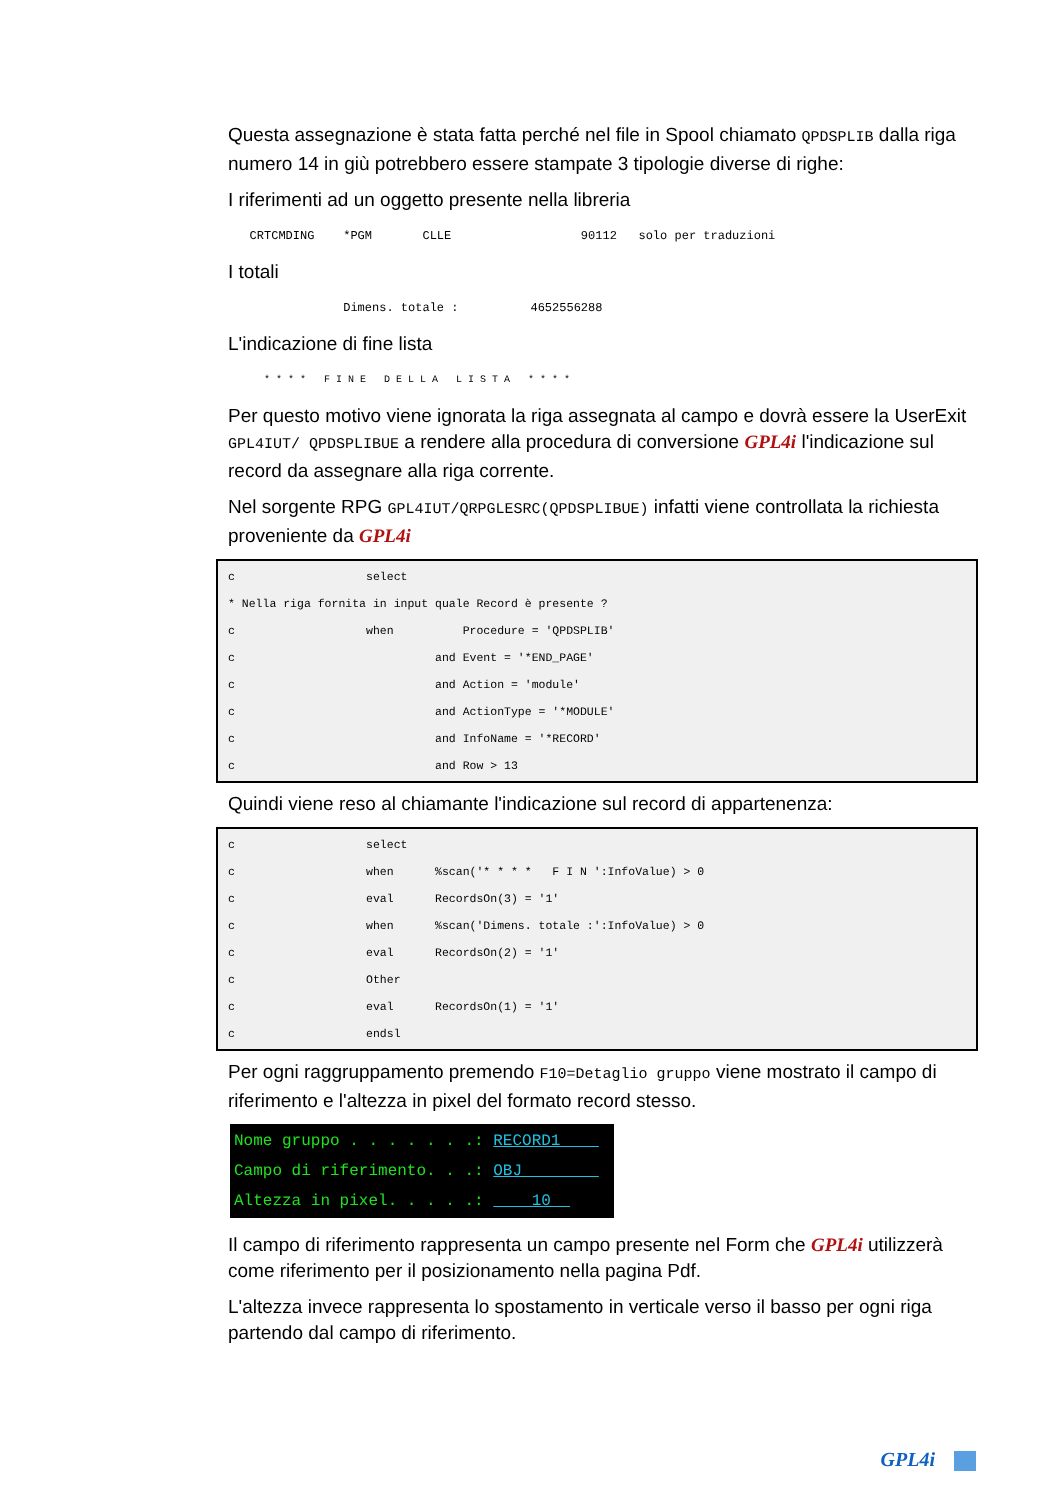Questa assegnazione è stata fatta perché nel file in Spool chiamato QPDSPLIB dalla riga numero 14 in giù potrebbero essere stampate 3 tipologie diverse di righe:
I riferimenti ad un oggetto presente nella libreria
   CRTCMDING    *PGM       CLLE                  90112   solo per traduzioni
I totali
                Dimens. totale :          4652556288
L'indicazione di fine lista
      * * * *   F I N E   D E L L A   L I S T A   * * * *
Per questo motivo viene ignorata la riga assegnata al campo e dovrà essere la UserExit GPL4IUT/ QPDSPLIBUE a rendere alla procedura di conversione GPL4i l'indicazione sul record da assegnare alla riga corrente.
Nel sorgente RPG GPL4IUT/QRPGLESRC(QPDSPLIBUE) infatti viene controllata la richiesta proveniente da GPL4i
c select * Nella riga fornita in input quale Record è presente ? c when Procedure = 'QPDSPLIB' c and Event = '*END_PAGE' c and Action = 'module' c and ActionType = '*MODULE' c and InfoName = '*RECORD' c and Row > 13
Quindi viene reso al chiamante l'indicazione sul record di appartenenza:
c select c when %scan('* * * * F I N ':InfoValue) > 0 c eval RecordsOn(3) = '1' c when %scan('Dimens. totale :':InfoValue) > 0 c eval RecordsOn(2) = '1' c Other c eval RecordsOn(1) = '1' c endsl
Per ogni raggruppamento premendo F10=Detaglio gruppo viene mostrato il campo di riferimento e l'altezza in pixel del formato record stesso.
Nome gruppo . . . . . . .: RECORD1 Campo di riferimento. . .: OBJ Altezza in pixel. . . . .: 10
Il campo di riferimento rappresenta un campo presente nel Form che GPL4i utilizzerà come riferimento per il posizionamento nella pagina Pdf.
L'altezza invece rappresenta lo spostamento in verticale verso il basso per ogni riga partendo dal campo di riferimento.
GPL4i